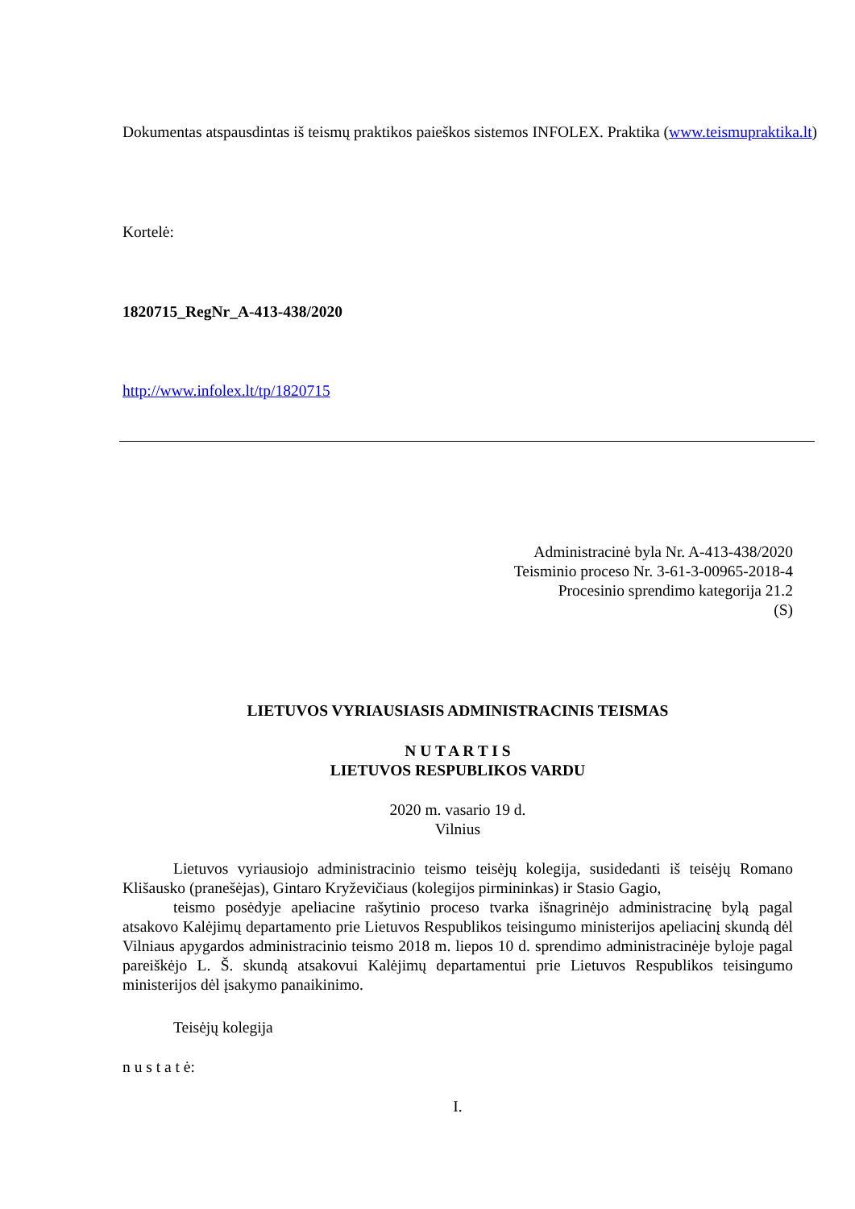Dokumentas atspausdintas iš teismų praktikos paieškos sistemos INFOLEX. Praktika (www.teismupraktika.lt)
Kortelė:
1820715_RegNr_A-413-438/2020
http://www.infolex.lt/tp/1820715
Administracinė byla Nr. A-413-438/2020
Teisminio proceso Nr. 3-61-3-00965-2018-4
Procesinio sprendimo kategorija 21.2
(S)
LIETUVOS VYRIAUSIASIS ADMINISTRACINIS TEISMAS
N U T A R T I S
LIETUVOS RESPUBLIKOS VARDU
2020 m. vasario 19 d.
Vilnius
Lietuvos vyriausiojo administracinio teismo teisėjų kolegija, susidedanti iš teisėjų Romano Klišausko (pranešėjas), Gintaro Kryževičiaus (kolegijos pirmininkas) ir Stasio Gagio,
teismo posėdyje apeliacine rašytinio proceso tvarka išnagrinėjo administracinę bylą pagal atsakovo Kalėjimų departamento prie Lietuvos Respublikos teisingumo ministerijos apeliacinį skundą dėl Vilniaus apygardos administracinio teismo 2018 m. liepos 10 d. sprendimo administracinėje byloje pagal pareiškėjo L. Š. skundą atsakovui Kalėjimų departamentui prie Lietuvos Respublikos teisingumo ministerijos dėl įsakymo panaikinimo.
Teisėjų kolegija
n u s t a t ė:
I.